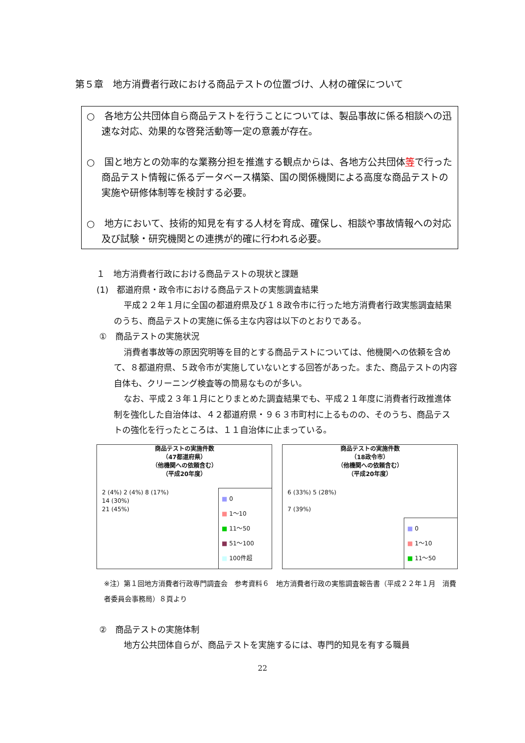第５章　地方消費者行政における商品テストの位置づけ、人材の確保について
○　各地方公共団体自ら商品テストを行うことについては、製品事故に係る相談への迅速な対応、効果的な啓発活動等一定の意義が存在。
○　国と地方との効率的な業務分担を推進する観点からは、各地方公共団体等で行った商品テスト情報に係るデータベース構築、国の関係機関による高度な商品テストの実施や研修体制等を検討する必要。
○　地方において、技術的知見を有する人材を育成、確保し、相談や事故情報への対応及び試験・研究機関との連携が的確に行われる必要。
１　地方消費者行政における商品テストの現状と課題
(1)　都道府県・政令市における商品テストの実態調査結果
平成２２年１月に全国の都道府県及び１８政令市に行った地方消費者行政実態調査結果のうち、商品テストの実施に係る主な内容は以下のとおりである。
①　商品テストの実施状況
消費者事故等の原因究明等を目的とする商品テストについては、他機関への依頼を含めて、８都道府県、５政令市が実施していないとする回答があった。また、商品テストの内容自体も、クリーニング検査等の簡易なものが多い。
なお、平成２３年１月にとりまとめた調査結果でも、平成２１年度に消費者行政推進体制を強化した自治体は、４２都道府県・９６３市町村に上るものの、そのうち、商品テストの強化を行ったところは、１１自治体に止まっている。
商品テストの実施件数
（47都道府県）
（他機関への依頼含む）
（平成20年度）
2 (4%) 2 (4%) 8 (17%)
14 (30%)
21 (45%)
■ 0
■ 1～10
■ 11～50
■ 51～100
■ 100件超
商品テストの実施件数
（18政令市）
（他機関への依頼含む）
（平成20年度）
6 (33%) 5 (28%)
7 (39%)
■ 0
■ 1～10
■ 11～50
※注）第１回地方消費者行政専門調査会　参考資料６　地方消費者行政の実態調査報告書（平成２２年１月　消費者委員会事務局）８頁より
②　商品テストの実施体制
地方公共団体自らが、商品テストを実施するには、専門的知見を有する職員
22